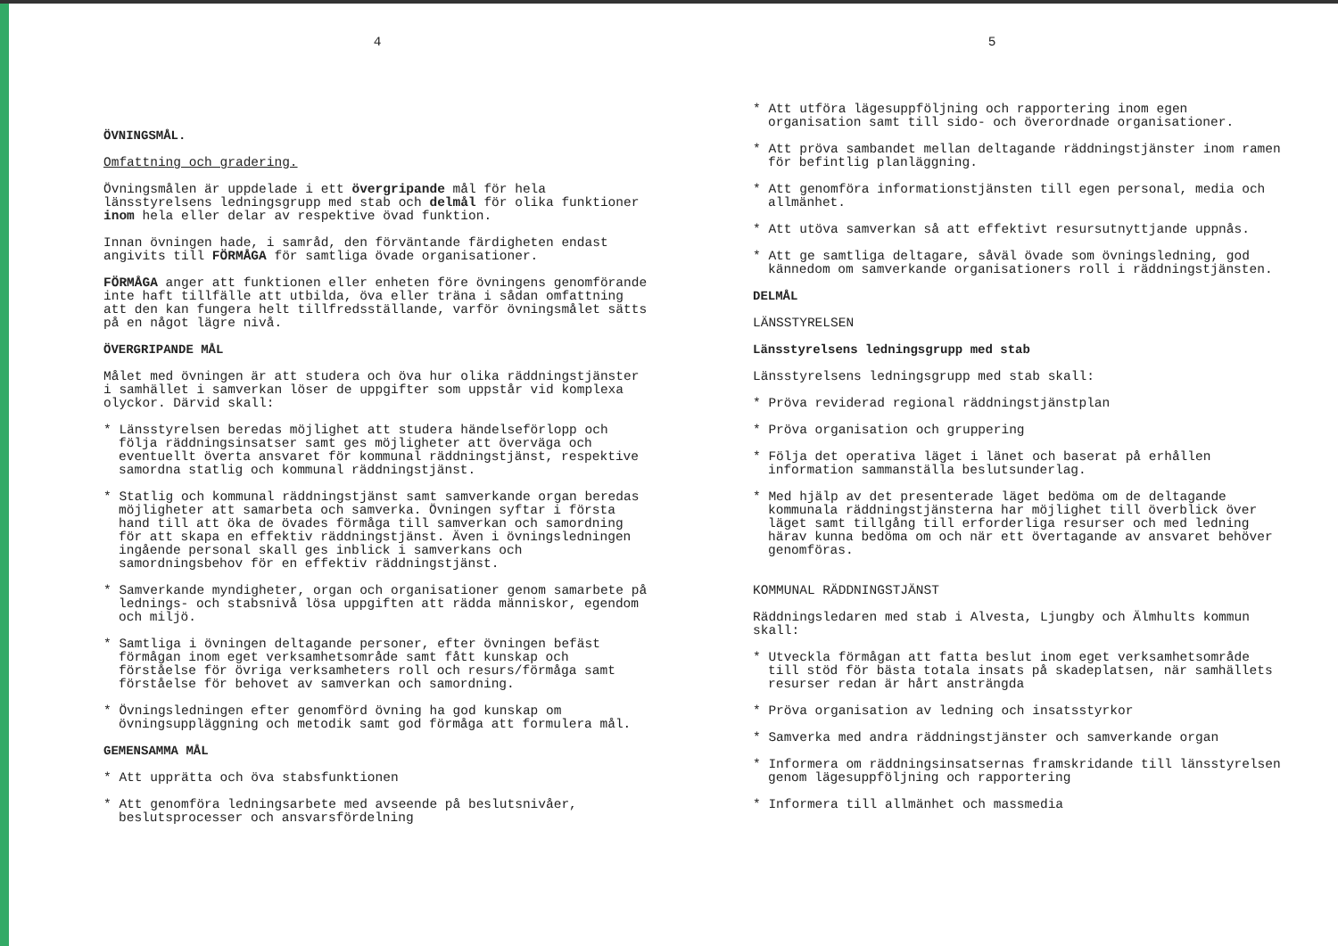4
ÖVNINGSMÅL.
Omfattning och gradering.
Övningsmålen är uppdelade i ett övergripande mål för hela länsstyrelsens ledningsgrupp med stab och delmål för olika funktioner inom hela eller delar av respektive övad funktion.
Innan övningen hade, i samråd, den förväntande färdigheten endast angivits till FÖRMÅGA för samtliga övade organisationer.
FÖRMÅGA anger att funktionen eller enheten före övningens genomförande inte haft tillfälle att utbilda, öva eller träna i sådan omfattning att den kan fungera helt tillfredsställande, varför övningsmålet sätts på en något lägre nivå.
ÖVERGRIPANDE MÅL
Målet med övningen är att studera och öva hur olika räddningstjänster i samhället i samverkan löser de uppgifter som uppstår vid komplexa olyckor. Därvid skall:
* Länsstyrelsen beredas möjlighet att studera händelseförlopp och följa räddningsinsatser samt ges möjligheter att överväga och eventuellt överta ansvaret för kommunal räddningstjänst, respektive samordna statlig och kommunal räddningstjänst.
* Statlig och kommunal räddningstjänst samt samverkande organ beredas möjligheter att samarbeta och samverka. Övningen syftar i första hand till att öka de övades förmåga till samverkan och samordning för att skapa en effektiv räddningstjänst. Även i övningsledningen ingående personal skall ges inblick i samverkans och samordningsbehov för en effektiv räddningstjänst.
* Samverkande myndigheter, organ och organisationer genom samarbete på lednings- och stabsnivå lösa uppgiften att rädda människor, egendom och miljö.
* Samtliga i övningen deltagande personer, efter övningen befäst förmågan inom eget verksamhetsområde samt fått kunskap och förståelse för övriga verksamheters roll och resurs/förmåga samt förståelse för behovet av samverkan och samordning.
* Övningsledningen efter genomförd övning ha god kunskap om övningsuppläggning och metodik samt god förmåga att formulera mål.
GEMENSAMMA MÅL
* Att upprätta och öva stabsfunktionen
* Att genomföra ledningsarbete med avseende på beslutsnivåer, beslutsprocesser och ansvarsfördelning
5
* Att utföra lägesuppföljning och rapportering inom egen organisation samt till sido- och överordnade organisationer.
* Att pröva sambandet mellan deltagande räddningstjänster inom ramen för befintlig planläggning.
* Att genomföra informationstjänsten till egen personal, media och allmänhet.
* Att utöva samverkan så att effektivt resursutnyttjande uppnås.
* Att ge samtliga deltagare, såväl övade som övningsledning, god kännedom om samverkande organisationers roll i räddningstjänsten.
DELMÅL
LÄNSSTYRELSEN
Länsstyrelsens ledningsgrupp med stab
Länsstyrelsens ledningsgrupp med stab skall:
* Pröva reviderad regional räddningstjänstplan
* Pröva organisation och gruppering
* Följa det operativa läget i länet och baserat på erhållen information sammanställa beslutsunderlag.
* Med hjälp av det presenterade läget bedöma om de deltagande kommunala räddningstjänsterna har möjlighet till överblick över läget samt tillgång till erforderliga resurser och med ledning härav kunna bedöma om och när ett övertagande av ansvaret behöver genomföras.
KOMMUNAL RÄDDNINGSTJÄNST
Räddningsledaren med stab i Alvesta, Ljungby och Älmhults kommun skall:
* Utveckla förmågan att fatta beslut inom eget verksamhetsområde till stöd för bästa totala insats på skadeplatsen, när samhällets resurser redan är hårt ansträngda
* Pröva organisation av ledning och insatsstyrkor
* Samverka med andra räddningstjänster och samverkande organ
* Informera om räddningsinsatsernas framskridande till länsstyrelsen genom lägesuppföljning och rapportering
* Informera till allmänhet och massmedia